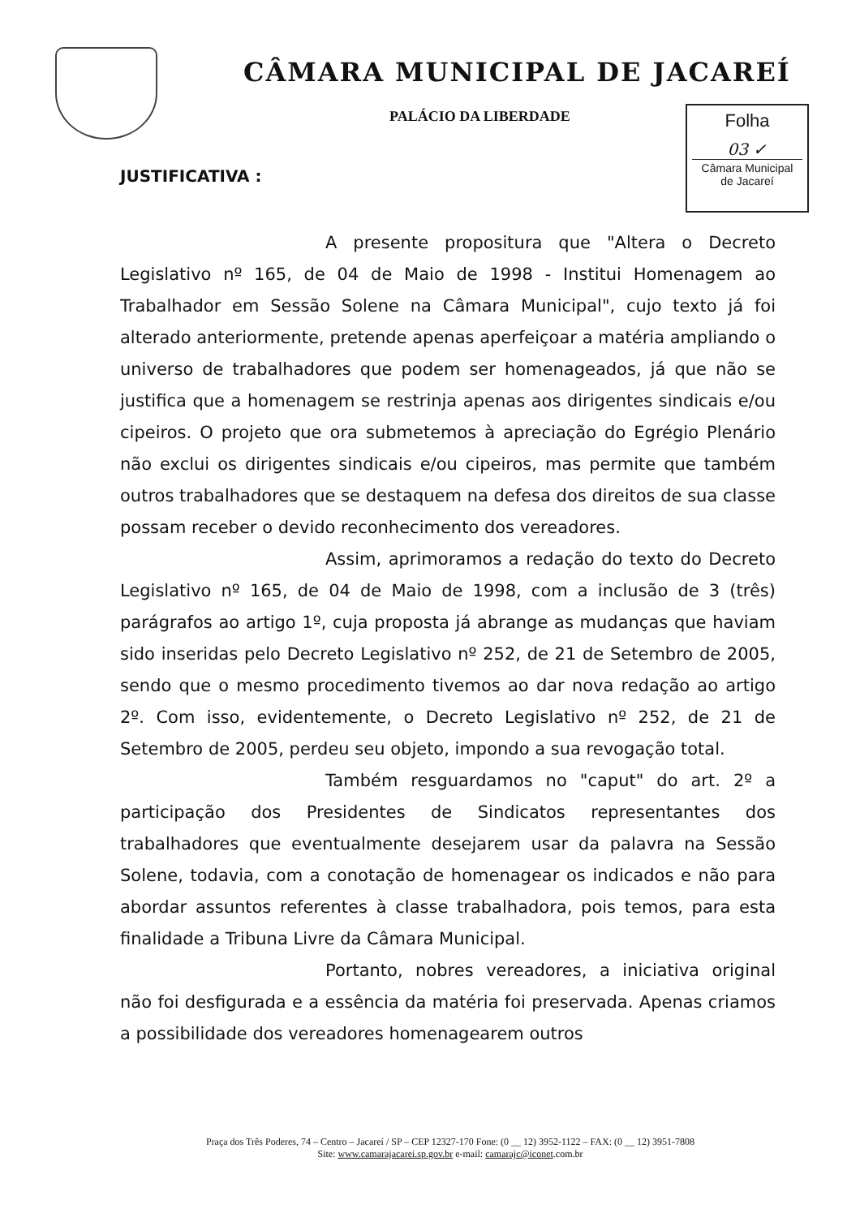CÂMARA MUNICIPAL DE JACAREÍ
PALÁCIO DA LIBERDADE
Folha
03 ✓
Câmara Municipal
de Jacareí
JUSTIFICATIVA :
A presente propositura que "Altera o Decreto Legislativo nº 165, de 04 de Maio de 1998 - Institui Homenagem ao Trabalhador em Sessão Solene na Câmara Municipal", cujo texto já foi alterado anteriormente, pretende apenas aperfeiçoar a matéria ampliando o universo de trabalhadores que podem ser homenageados, já que não se justifica que a homenagem se restrinja apenas aos dirigentes sindicais e/ou cipeiros. O projeto que ora submetemos à apreciação do Egrégio Plenário não exclui os dirigentes sindicais e/ou cipeiros, mas permite que também outros trabalhadores que se destaquem na defesa dos direitos de sua classe possam receber o devido reconhecimento dos vereadores.
Assim, aprimoramos a redação do texto do Decreto Legislativo nº 165, de 04 de Maio de 1998, com a inclusão de 3 (três) parágrafos ao artigo 1º, cuja proposta já abrange as mudanças que haviam sido inseridas pelo Decreto Legislativo nº 252, de 21 de Setembro de 2005, sendo que o mesmo procedimento tivemos ao dar nova redação ao artigo 2º. Com isso, evidentemente, o Decreto Legislativo nº 252, de 21 de Setembro de 2005, perdeu seu objeto, impondo a sua revogação total.
Também resguardamos no "caput" do art. 2º a participação dos Presidentes de Sindicatos representantes dos trabalhadores que eventualmente desejarem usar da palavra na Sessão Solene, todavia, com a conotação de homenagear os indicados e não para abordar assuntos referentes à classe trabalhadora, pois temos, para esta finalidade a Tribuna Livre da Câmara Municipal.
Portanto, nobres vereadores, a iniciativa original não foi desfigurada e a essência da matéria foi preservada. Apenas criamos a possibilidade dos vereadores homenagearem outros
Praça dos Três Poderes, 74 – Centro – Jacareí / SP – CEP 12327-170 Fone: (0 __ 12) 3952-1122 – FAX: (0 __ 12) 3951-7808
Site: www.camarajacarei.sp.gov.br e-mail: camarajc@iconet.com.br